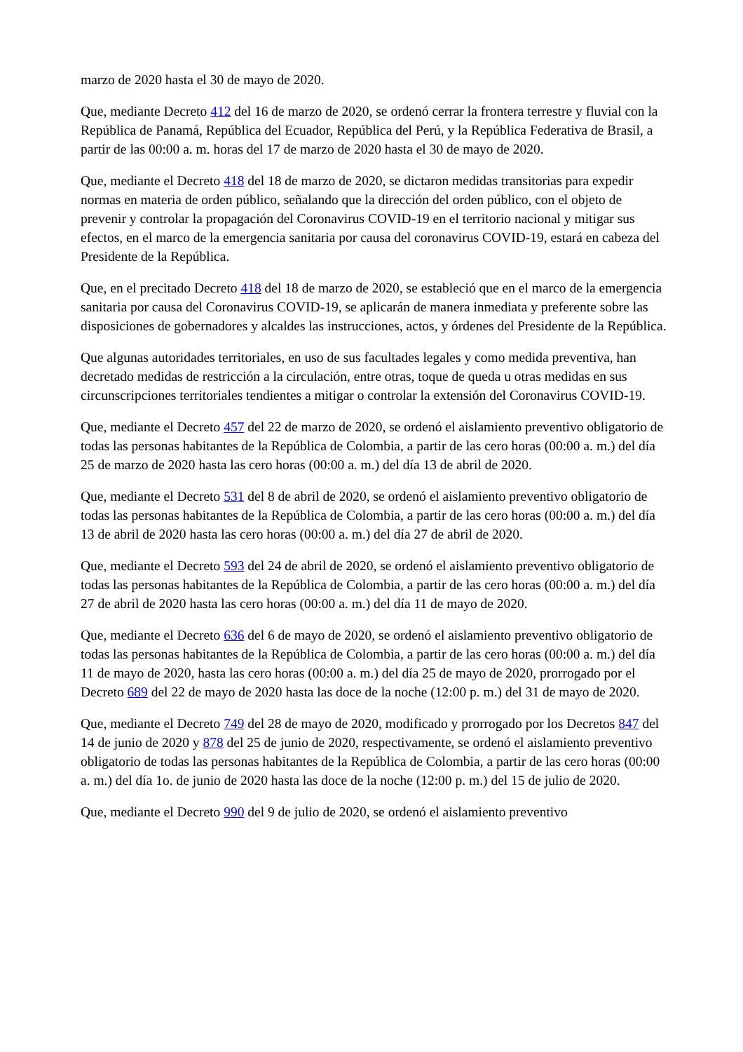marzo de 2020 hasta el 30 de mayo de 2020.
Que, mediante Decreto 412 del 16 de marzo de 2020, se ordenó cerrar la frontera terrestre y fluvial con la República de Panamá, República del Ecuador, República del Perú, y la República Federativa de Brasil, a partir de las 00:00 a. m. horas del 17 de marzo de 2020 hasta el 30 de mayo de 2020.
Que, mediante el Decreto 418 del 18 de marzo de 2020, se dictaron medidas transitorias para expedir normas en materia de orden público, señalando que la dirección del orden público, con el objeto de prevenir y controlar la propagación del Coronavirus COVID-19 en el territorio nacional y mitigar sus efectos, en el marco de la emergencia sanitaria por causa del coronavirus COVID-19, estará en cabeza del Presidente de la República.
Que, en el precitado Decreto 418 del 18 de marzo de 2020, se estableció que en el marco de la emergencia sanitaria por causa del Coronavirus COVID-19, se aplicarán de manera inmediata y preferente sobre las disposiciones de gobernadores y alcaldes las instrucciones, actos, y órdenes del Presidente de la República.
Que algunas autoridades territoriales, en uso de sus facultades legales y como medida preventiva, han decretado medidas de restricción a la circulación, entre otras, toque de queda u otras medidas en sus circunscripciones territoriales tendientes a mitigar o controlar la extensión del Coronavirus COVID-19.
Que, mediante el Decreto 457 del 22 de marzo de 2020, se ordenó el aislamiento preventivo obligatorio de todas las personas habitantes de la República de Colombia, a partir de las cero horas (00:00 a. m.) del día 25 de marzo de 2020 hasta las cero horas (00:00 a. m.) del día 13 de abril de 2020.
Que, mediante el Decreto 531 del 8 de abril de 2020, se ordenó el aislamiento preventivo obligatorio de todas las personas habitantes de la República de Colombia, a partir de las cero horas (00:00 a. m.) del día 13 de abril de 2020 hasta las cero horas (00:00 a. m.) del día 27 de abril de 2020.
Que, mediante el Decreto 593 del 24 de abril de 2020, se ordenó el aislamiento preventivo obligatorio de todas las personas habitantes de la República de Colombia, a partir de las cero horas (00:00 a. m.) del día 27 de abril de 2020 hasta las cero horas (00:00 a. m.) del día 11 de mayo de 2020.
Que, mediante el Decreto 636 del 6 de mayo de 2020, se ordenó el aislamiento preventivo obligatorio de todas las personas habitantes de la República de Colombia, a partir de las cero horas (00:00 a. m.) del día 11 de mayo de 2020, hasta las cero horas (00:00 a. m.) del día 25 de mayo de 2020, prorrogado por el Decreto 689 del 22 de mayo de 2020 hasta las doce de la noche (12:00 p. m.) del 31 de mayo de 2020.
Que, mediante el Decreto 749 del 28 de mayo de 2020, modificado y prorrogado por los Decretos 847 del 14 de junio de 2020 y 878 del 25 de junio de 2020, respectivamente, se ordenó el aislamiento preventivo obligatorio de todas las personas habitantes de la República de Colombia, a partir de las cero horas (00:00 a. m.) del día 1o. de junio de 2020 hasta las doce de la noche (12:00 p. m.) del 15 de julio de 2020.
Que, mediante el Decreto 990 del 9 de julio de 2020, se ordenó el aislamiento preventivo